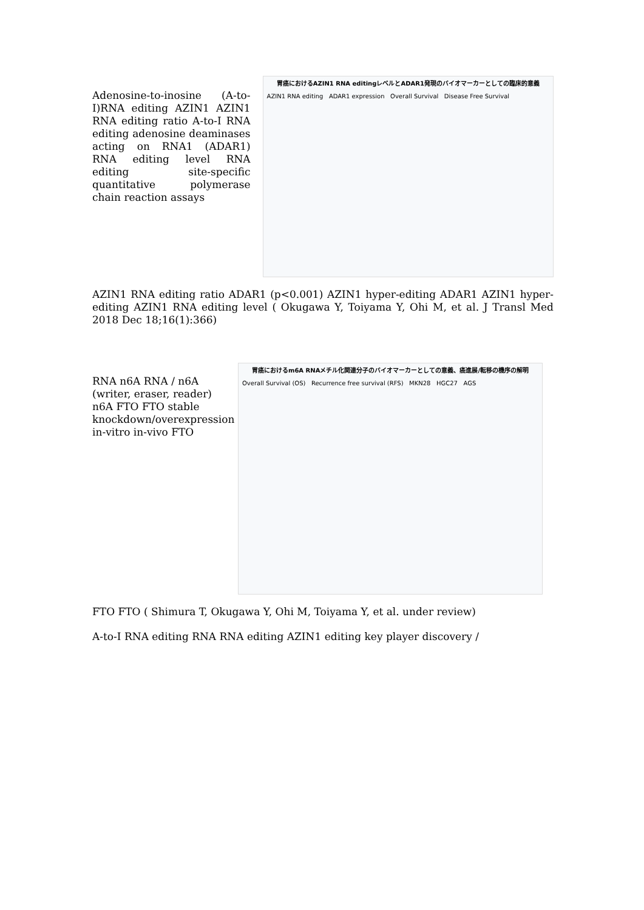Adenosine-to-inosine (A-to-I)RNA editing AZIN1 AZIN1 RNA editing ratio A-to-I RNA editing adenosine deaminases acting on RNA1 (ADAR1) RNA editing level RNA editing site-specific quantitative polymerase chain reaction assays
胃癌におけるAZIN1 RNA editingレベルとADAR1発現のバイオマーカーとしての臨床的意義
AZIN1 RNA editing ADAR1 expression Overall Survival Disease Free Survival
AZIN1 RNA editing ratio ADAR1 (p<0.001) AZIN1 hyper-editing ADAR1 AZIN1 hyper-editing AZIN1 RNA editing level ( Okugawa Y, Toiyama Y, Ohi M, et al. J Transl Med 2018 Dec 18;16(1):366)
RNA n6A RNA / n6A (writer, eraser, reader) n6A FTO FTO stable knockdown/overexpression in-vitro in-vivo FTO
胃癌におけるm6A RNAメチル化関連分子のバイオマーカーとしての意義、癌進展/転移の機序の解明
Overall Survival (OS) Recurrence free survival (RFS) MKN28 HGC27 AGS
FTO FTO ( Shimura T, Okugawa Y, Ohi M, Toiyama Y, et al. under review)
A-to-I RNA editing RNA RNA editing AZIN1 editing key player discovery /